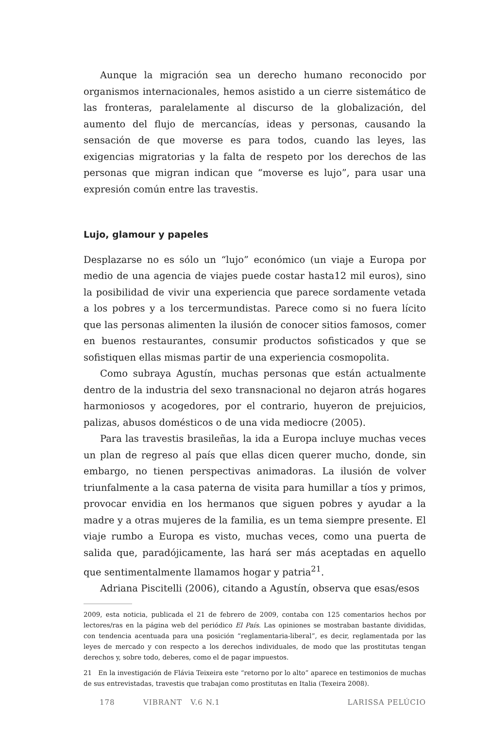Aunque la migración sea un derecho humano reconocido por organismos internacionales, hemos asistido a un cierre sistemático de las fronteras, paralelamente al discurso de la globalización, del aumento del flujo de mercancías, ideas y personas, causando la sensación de que moverse es para todos, cuando las leyes, las exigencias migratorias y la falta de respeto por los derechos de las personas que migran indican que “moverse es lujo”, para usar una expresión común entre las travestis.
Lujo, glamour y papeles
Desplazarse no es sólo un “lujo” económico (un viaje a Europa por medio de una agencia de viajes puede costar hasta12 mil euros), sino la posibilidad de vivir una experiencia que parece sordamente vetada a los pobres y a los tercermundistas. Parece como si no fuera lícito que las personas alimenten la ilusión de conocer sitios famosos, comer en buenos restaurantes, consumir productos sofisticados y que se sofistiquen ellas mismas partir de una experiencia cosmopolita.
Como subraya Agustín, muchas personas que están actualmente dentro de la industria del sexo transnacional no dejaron atrás hogares harmoniosos y acogedores, por el contrario, huyeron de prejuicios, palizas, abusos domésticos o de una vida mediocre (2005).
Para las travestis brasileñas, la ida a Europa incluye muchas veces un plan de regreso al país que ellas dicen querer mucho, donde, sin embargo, no tienen perspectivas animadoras. La ilusión de volver triunfalmente a la casa paterna de visita para humillar a tíos y primos, provocar envidia en los hermanos que siguen pobres y ayudar a la madre y a otras mujeres de la familia, es un tema siempre presente. El viaje rumbo a Europa es visto, muchas veces, como una puerta de salida que, paradójicamente, las hará ser más aceptadas en aquello que sentimentalmente llamamos hogar y patria<sup>21</sup>.
Adriana Piscitelli (2006), citando a Agustín, observa que esas/esos
2009, esta noticia, publicada el 21 de febrero de 2009, contaba con 125 comentarios hechos por lectores/ras en la página web del periódico El País. Las opiniones se mostraban bastante divididas, con tendencia acentuada para una posición “reglamentaria-liberal”, es decir, reglamentada por las leyes de mercado y con respecto a los derechos individuales, de modo que las prostitutas tengan derechos y, sobre todo, deberes, como el de pagar impuestos.
21 En la investigación de Flávia Teixeira este “retorno por lo alto” aparece en testimonios de muchas de sus entrevistadas, travestis que trabajan como prostitutas en Italia (Texeira 2008).
178 VIBRANT V.6 N.1 LARISSA PELÚCIO